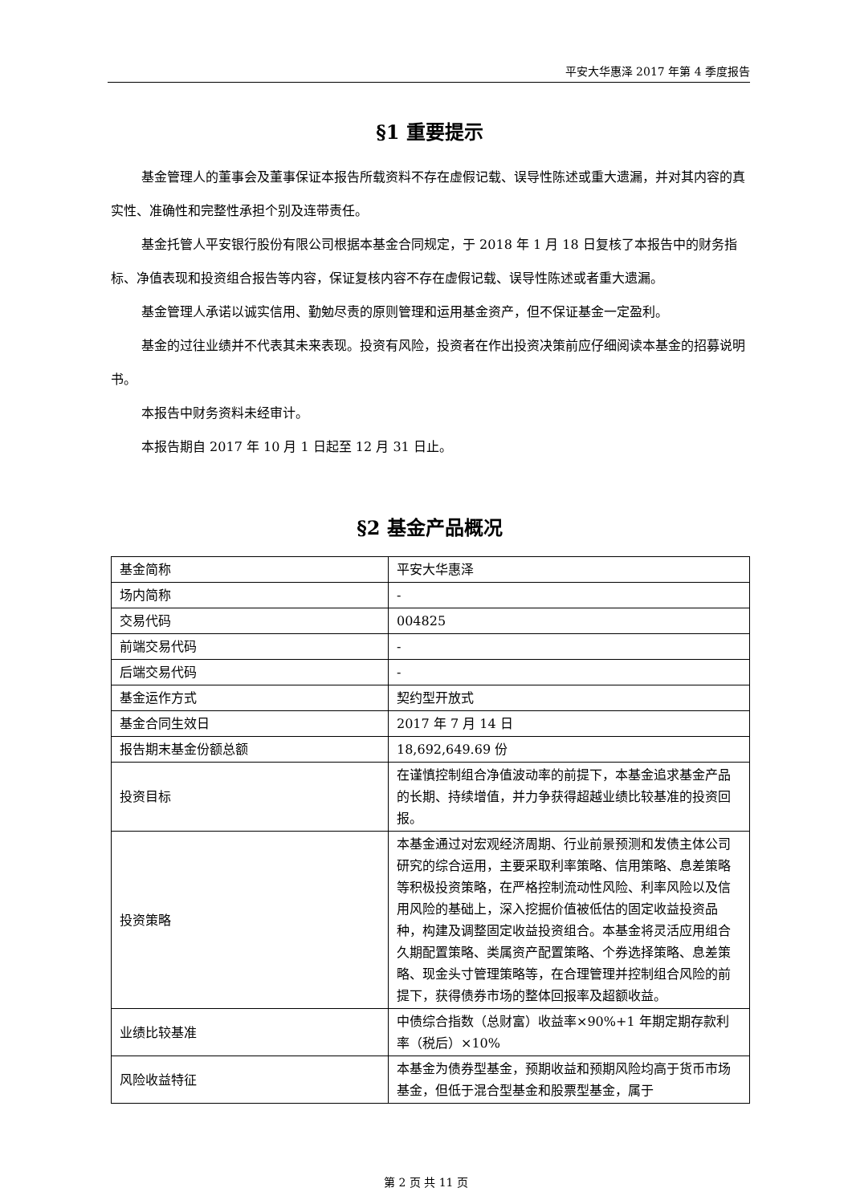平安大华惠泽 2017 年第 4 季度报告
§1 重要提示
基金管理人的董事会及董事保证本报告所载资料不存在虚假记载、误导性陈述或重大遗漏，并对其内容的真实性、准确性和完整性承担个别及连带责任。
基金托管人平安银行股份有限公司根据本基金合同规定，于 2018 年 1 月 18 日复核了本报告中的财务指标、净值表现和投资组合报告等内容，保证复核内容不存在虚假记载、误导性陈述或者重大遗漏。
基金管理人承诺以诚实信用、勤勉尽责的原则管理和运用基金资产，但不保证基金一定盈利。
基金的过往业绩并不代表其未来表现。投资有风险，投资者在作出投资决策前应仔细阅读本基金的招募说明书。
本报告中财务资料未经审计。
本报告期自 2017 年 10 月 1 日起至 12 月 31 日止。
§2 基金产品概况
| 基金简称 | 平安大华惠泽 |
| 场内简称 | - |
| 交易代码 | 004825 |
| 前端交易代码 | - |
| 后端交易代码 | - |
| 基金运作方式 | 契约型开放式 |
| 基金合同生效日 | 2017 年 7 月 14 日 |
| 报告期末基金份额总额 | 18,692,649.69 份 |
| 投资目标 | 在谨慎控制组合净值波动率的前提下，本基金追求基金产品的长期、持续增值，并力争获得超越业绩比较基准的投资回报。 |
| 投资策略 | 本基金通过对宏观经济周期、行业前景预测和发债主体公司研究的综合运用，主要采取利率策略、信用策略、息差策略等积极投资策略，在严格控制流动性风险、利率风险以及信用风险的基础上，深入挖掘价值被低估的固定收益投资品种，构建及调整固定收益投资组合。本基金将灵活应用组合久期配置策略、类属资产配置策略、个券选择策略、息差策略、现金头寸管理策略等，在合理管理并控制组合风险的前提下，获得债券市场的整体回报率及超额收益。 |
| 业绩比较基准 | 中债综合指数（总财富）收益率×90%+1 年期定期存款利率（税后）×10% |
| 风险收益特征 | 本基金为债券型基金，预期收益和预期风险均高于货币市场基金，但低于混合型基金和股票型基金，属于 |
第 2 页 共 11 页